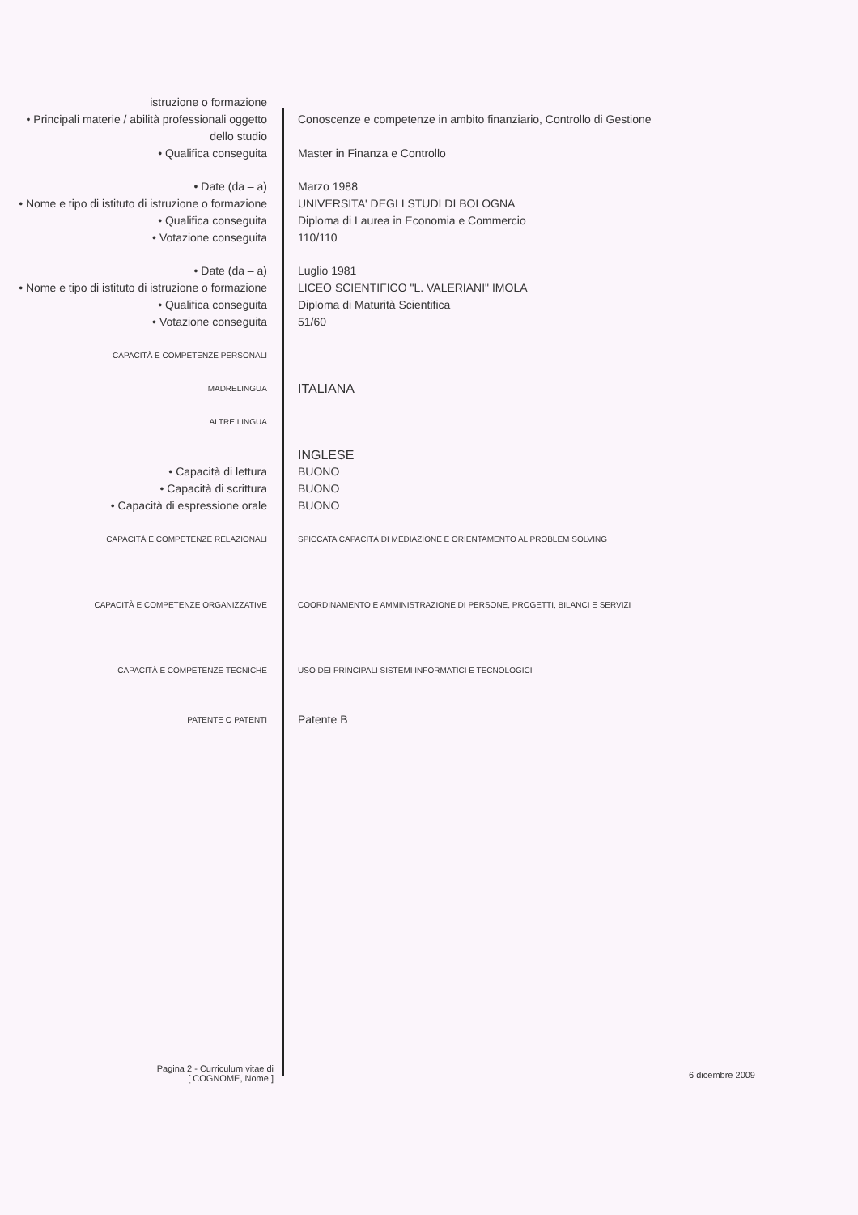istruzione o formazione
• Principali materie / abilità professionali oggetto dello studio
Conoscenze e competenze in ambito finanziario, Controllo di Gestione
• Qualifica conseguita Master in Finanza e Controllo
• Date (da – a) Marzo 1988
• Nome e tipo di istituto di istruzione o formazione
UNIVERSITA' DEGLI STUDI DI BOLOGNA
• Qualifica conseguita Diploma di Laurea in Economia e Commercio
• Votazione conseguita 110/110
• Date (da – a) Luglio 1981
• Nome e tipo di istituto di istruzione o formazione
LICEO SCIENTIFICO "L. VALERIANI" IMOLA
• Qualifica conseguita Diploma di Maturità Scientifica
• Votazione conseguita 51/60
CAPACITÀ E COMPETENZE PERSONALI
MADRELINGUA
ITALIANA
ALTRE LINGUA
INGLESE
• Capacità di lettura BUONO
• Capacità di scrittura BUONO
• Capacità di espressione orale BUONO
CAPACITÀ E COMPETENZE RELAZIONALI SPICCATA CAPACITÀ DI MEDIAZIONE E ORIENTAMENTO AL PROBLEM SOLVING
CAPACITÀ E COMPETENZE ORGANIZZATIVE COORDINAMENTO E AMMINISTRAZIONE DI PERSONE, PROGETTI, BILANCI E SERVIZI
CAPACITÀ E COMPETENZE TECNICHE USO DEI PRINCIPALI SISTEMI INFORMATICI E TECNOLOGICI
PATENTE O PATENTI
Patente B
Pagina 2 - Curriculum vitae di
[ COGNOME, Nome ]
6 dicembre 2009